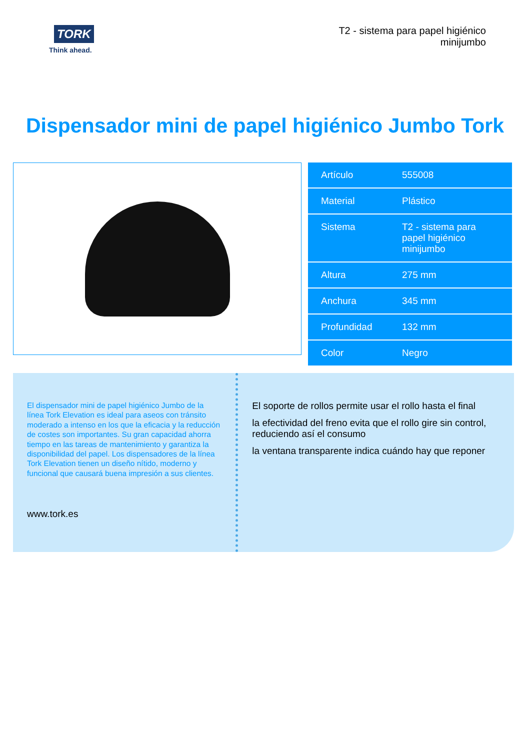TORK
Think ahead.
T2 - sistema para papel higiénico
minijumbo
Dispensador mini de papel higiénico Jumbo Tork
| Artículo | 555008 |
| Material | Plástico |
| Sistema | T2 - sistema para papel higiénico minijumbo |
| Altura | 275 mm |
| Anchura | 345 mm |
| Profundidad | 132 mm |
| Color | Negro |
El dispensador mini de papel higiénico Jumbo de la línea Tork Elevation es ideal para aseos con tránsito moderado a intenso en los que la eficacia y la reducción de costes son importantes. Su gran capacidad ahorra tiempo en las tareas de mantenimiento y garantiza la disponibilidad del papel. Los dispensadores de la línea Tork Elevation tienen un diseño nítido, moderno y funcional que causará buena impresión a sus clientes.
www.tork.es
El soporte de rollos permite usar el rollo hasta el final
la efectividad del freno evita que el rollo gire sin control, reduciendo así el consumo
la ventana transparente indica cuándo hay que reponer